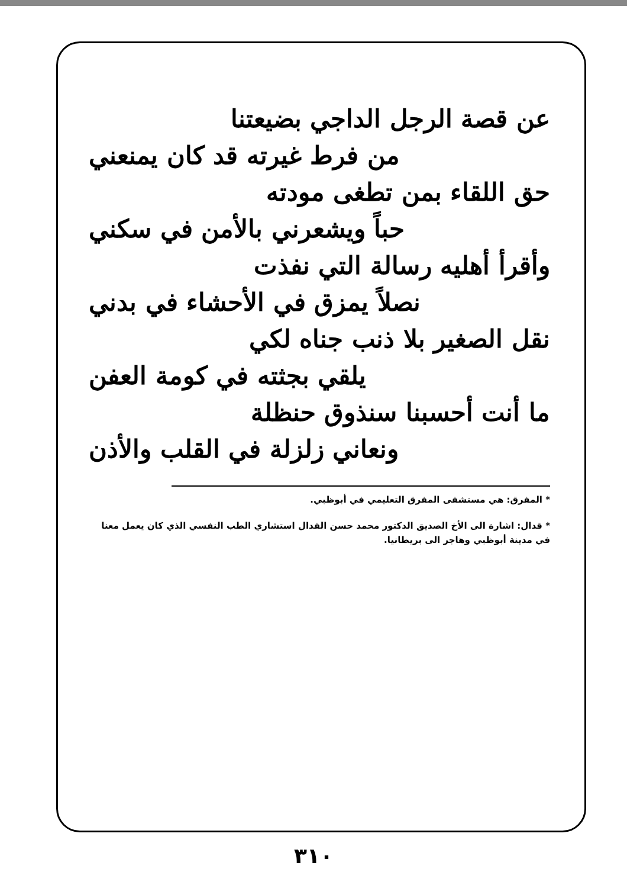عن قصة الرجل الداجي بضيعتنا
من فرط غيرته قد كان يمنعني
حق اللقاء بمن تطغى مودته
حباً ويشعرني بالأمن في سكني
وأقرأ أهليه رسالة التي نفذت
نصلاً يمزق في الأحشاء في بدني
نقل الصغير بلا ذنب جناه لكي
يلقي بجثته في كومة العفن
ما أنت أحسبنا سنذوق حنظلة
ونعاني زلزلة في القلب والأذن
* المفرق: هي مستشفى المفرق التعليمي في أبوظبي.
* قدال: اشارة الى الأخ الصديق الدكتور محمد حسن القدال استشاري الطب النفسي الذي كان يعمل معنا في مدينة أبوظبي وهاجر الى بريطانيا.
٣١٠